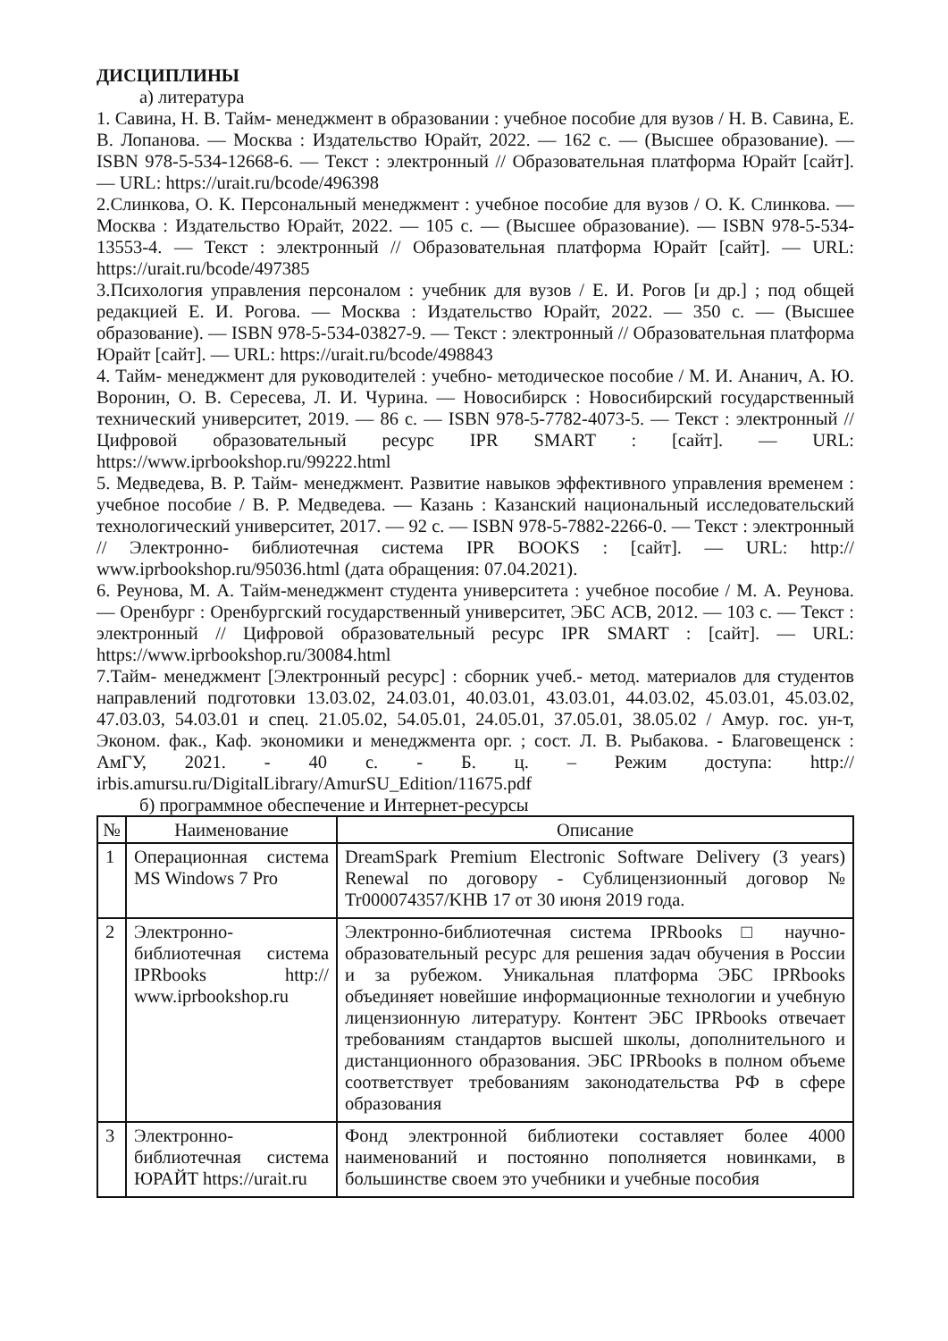ДИСЦИПЛИНЫ
а) литература
1. Савина, Н. В. Тайм- менеджмент в образовании : учебное пособие для вузов / Н. В. Савина, Е. В. Лопанова. — Москва : Издательство Юрайт, 2022. — 162 с. — (Высшее образование). — ISBN 978-5-534-12668-6. — Текст : электронный // Образовательная платформа Юрайт [сайт]. — URL: https://urait.ru/bcode/496398
2.Слинкова, О. К. Персональный менеджмент : учебное пособие для вузов / О. К. Слинкова. — Москва : Издательство Юрайт, 2022. — 105 с. — (Высшее образование). — ISBN 978-5-534-13553-4. — Текст : электронный // Образовательная платформа Юрайт [сайт]. — URL: https://urait.ru/bcode/497385
3.Психология управления персоналом : учебник для вузов / Е. И. Рогов [и др.] ; под общей редакцией Е. И. Рогова. — Москва : Издательство Юрайт, 2022. — 350 с. — (Высшее образование). — ISBN 978-5-534-03827-9. — Текст : электронный // Образовательная платформа Юрайт [сайт]. — URL: https://urait.ru/bcode/498843
4. Тайм- менеджмент для руководителей : учебно- методическое пособие / М. И. Ананич, А. Ю. Воронин, О. В. Сересева, Л. И. Чурина. — Новосибирск : Новосибирский государственный технический университет, 2019. — 86 c. — ISBN 978-5-7782-4073-5. — Текст : электронный // Цифровой образовательный ресурс IPR SMART : [сайт]. — URL: https://www.iprbookshop.ru/99222.html
5. Медведева, В. Р. Тайм- менеджмент. Развитие навыков эффективного управления временем : учебное пособие / В. Р. Медведева. — Казань : Казанский национальный исследовательский технологический университет, 2017. — 92 c. — ISBN 978-5-7882-2266-0. — Текст : электронный // Электронно- библиотечная система IPR BOOKS : [сайт]. — URL: http:// www.iprbookshop.ru/95036.html (дата обращения: 07.04.2021).
6. Реунова, М. А. Тайм-менеджмент студента университета : учебное пособие / М. А. Реунова. — Оренбург : Оренбургский государственный университет, ЭБС АСВ, 2012. — 103 c. — Текст : электронный // Цифровой образовательный ресурс IPR SMART : [сайт]. — URL: https://www.iprbookshop.ru/30084.html
7.Тайм- менеджмент [Электронный ресурс] : сборник учеб.- метод. материалов для студентов направлений подготовки 13.03.02, 24.03.01, 40.03.01, 43.03.01, 44.03.02, 45.03.01, 45.03.02, 47.03.03, 54.03.01 и спец. 21.05.02, 54.05.01, 24.05.01, 37.05.01, 38.05.02 / Амур. гос. ун-т, Эконом. фак., Каф. экономики и менеджмента орг. ; сост. Л. В. Рыбакова. - Благовещенск : АмГУ, 2021. - 40 с. - Б. ц. – Режим доступа: http:// irbis.amursu.ru/DigitalLibrary/AmurSU_Edition/11675.pdf
б) программное обеспечение и Интернет-ресурсы
| № | Наименование | Описание |
| --- | --- | --- |
| 1 | Операционная система MS Windows 7 Pro | DreamSpark Premium Electronic Software Delivery (3 years) Renewal по договору - Сублицензионный договор № Tr000074357/KHB 17 от 30 июня 2019 года. |
| 2 | Электронно-библиотечная система IPRbooks http:// www.iprbookshop.ru | Электронно-библиотечная система IPRbooks □ научно-образовательный ресурс для решения задач обучения в России и за рубежом. Уникальная платформа ЭБС IPRbooks объединяет новейшие информационные технологии и учебную лицензионную литературу. Контент ЭБС IPRbooks отвечает требованиям стандартов высшей школы, дополнительного и дистанционного образования. ЭБС IPRbooks в полном объеме соответствует требованиям законодательства РФ в сфере образования |
| 3 | Электронно-библиотечная система ЮРАЙТ https://urait.ru | Фонд электронной библиотеки составляет более 4000 наименований и постоянно пополняется новинками, в большинстве своем это учебники и учебные пособия |